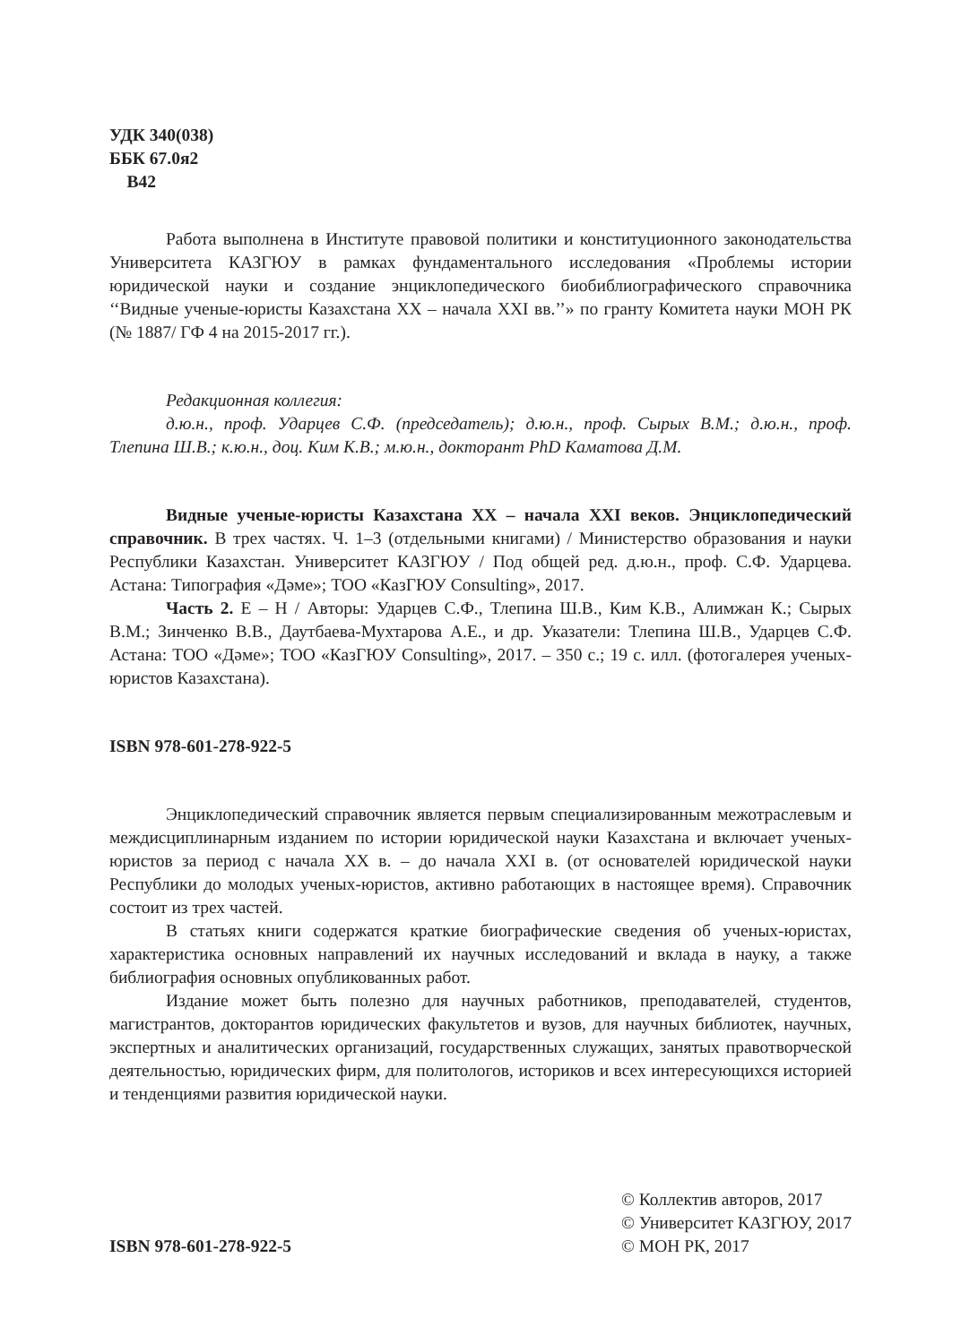УДК 340(038)
ББК 67.0я2
В42
Работа выполнена в Институте правовой политики и конституционного законодательства Университета КАЗГЮУ в рамках фундаментального исследования «Проблемы истории юридической науки и создание энциклопедического биобиблиографического справочника ‘‘Видные ученые-юристы Казахстана XX – начала XXI вв.’’» по гранту Комитета науки МОН РК (№ 1887/ ГФ 4 на 2015-2017 гг.).
Редакционная коллегия:
д.ю.н., проф. Ударцев С.Ф. (председатель); д.ю.н., проф. Сырых В.М.; д.ю.н., проф. Тлепина Ш.В.; к.ю.н., доц. Ким К.В.; м.ю.н., докторант PhD Каматова Д.М.
Видные ученые-юристы Казахстана XX – начала XXI веков. Энциклопедический справочник. В трех частях. Ч. 1–3 (отдельными книгами) / Министерство образования и науки Республики Казахстан. Университет КАЗГЮУ / Под общей ред. д.ю.н., проф. С.Ф. Ударцева. Астана: Типография «Дәме»; ТОО «КазГЮУ Consulting», 2017.
Часть 2. Е – Н / Авторы: Ударцев С.Ф., Тлепина Ш.В., Ким К.В., Алимжан К.; Сырых В.М.; Зинченко В.В., Даутбаева-Мухтарова А.Е., и др. Указатели: Тлепина Ш.В., Ударцев С.Ф. Астана: ТОО «Дәме»; ТОО «КазГЮУ Consulting», 2017. – 350 с.; 19 с. илл. (фотогалерея ученых-юристов Казахстана).
ISBN 978-601-278-922-5
Энциклопедический справочник является первым специализированным межотраслевым и междисциплинарным изданием по истории юридической науки Казахстана и включает ученых-юристов за период с начала XX в. – до начала XXI в. (от основателей юридической науки Республики до молодых ученых-юристов, активно работающих в настоящее время). Справочник состоит из трех частей.
В статьях книги содержатся краткие биографические сведения об ученых-юристах, характеристика основных направлений их научных исследований и вклада в науку, а также библиография основных опубликованных работ.
Издание может быть полезно для научных работников, преподавателей, студентов, магистрантов, докторантов юридических факультетов и вузов, для научных библиотек, научных, экспертных и аналитических организаций, государственных служащих, занятых правотворческой деятельностью, юридических фирм, для политологов, историков и всех интересующихся историей и тенденциями развития юридической науки.
ISBN 978-601-278-922-5
© Коллектив авторов, 2017
© Университет КАЗГЮУ, 2017
© МОН РК, 2017